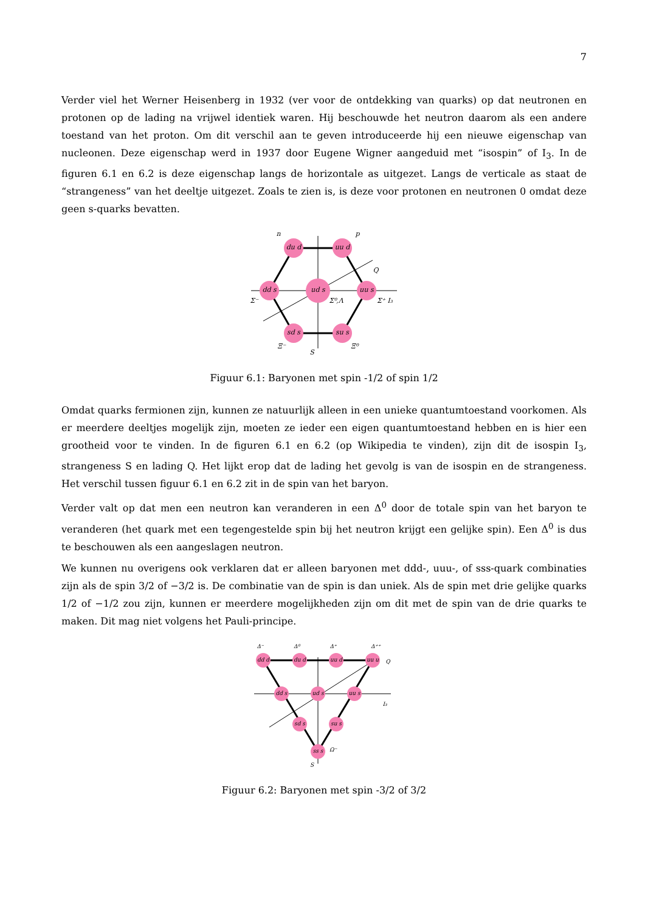7
Verder viel het Werner Heisenberg in 1932 (ver voor de ontdekking van quarks) op dat neutronen en protonen op de lading na vrijwel identiek waren. Hij beschouwde het neutron daarom als een andere toestand van het proton. Om dit verschil aan te geven introduceerde hij een nieuwe eigenschap van nucleonen. Deze eigenschap werd in 1937 door Eugene Wigner aangeduid met “isospin” of I<sub>3</sub>. In de figuren 6.1 en 6.2 is deze eigenschap langs de horizontale as uitgezet. Langs de verticale as staat de “strangeness” van het deeltje uitgezet. Zoals te zien is, is deze voor protonen en neutronen 0 omdat deze geen s-quarks bevatten.
du d
uu d
dd s
uu s
ud s
sd s
su s
n
p
Σ⁻
Σ⁺ I₃
Σ⁰,Λ
Ξ⁻
Ξ⁰
S
Q
Figuur 6.1: Baryonen met spin -1/2 of spin 1/2
Omdat quarks fermionen zijn, kunnen ze natuurlijk alleen in een unieke quantumtoestand voorkomen. Als er meerdere deeltjes mogelijk zijn, moeten ze ieder een eigen quantumtoestand hebben en is hier een grootheid voor te vinden. In de figuren 6.1 en 6.2 (op Wikipedia te vinden), zijn dit de isospin I<sub>3</sub>, strangeness S en lading Q. Het lijkt erop dat de lading het gevolg is van de isospin en de strangeness. Het verschil tussen figuur 6.1 en 6.2 zit in de spin van het baryon.
Verder valt op dat men een neutron kan veranderen in een Δ<sup>0</sup> door de totale spin van het baryon te veranderen (het quark met een tegengestelde spin bij het neutron krijgt een gelijke spin). Een Δ<sup>0</sup> is dus te beschouwen als een aangeslagen neutron.
We kunnen nu overigens ook verklaren dat er alleen baryonen met ddd-, uuu-, of sss-quark combinaties zijn als de spin 3/2 of −3/2 is. De combinatie van de spin is dan uniek. Als de spin met drie gelijke quarks 1/2 of −1/2 zou zijn, kunnen er meerdere mogelijkheden zijn om dit met de spin van de drie quarks te maken. Dit mag niet volgens het Pauli-principe.
dd d
du d
uu d
uu u
dd s
ud s
uu s
sd s
su s
ss s
Δ⁻
Δ⁰
Δ⁺
Δ⁺⁺
Q
I₃
S
Ω⁻
Figuur 6.2: Baryonen met spin -3/2 of 3/2